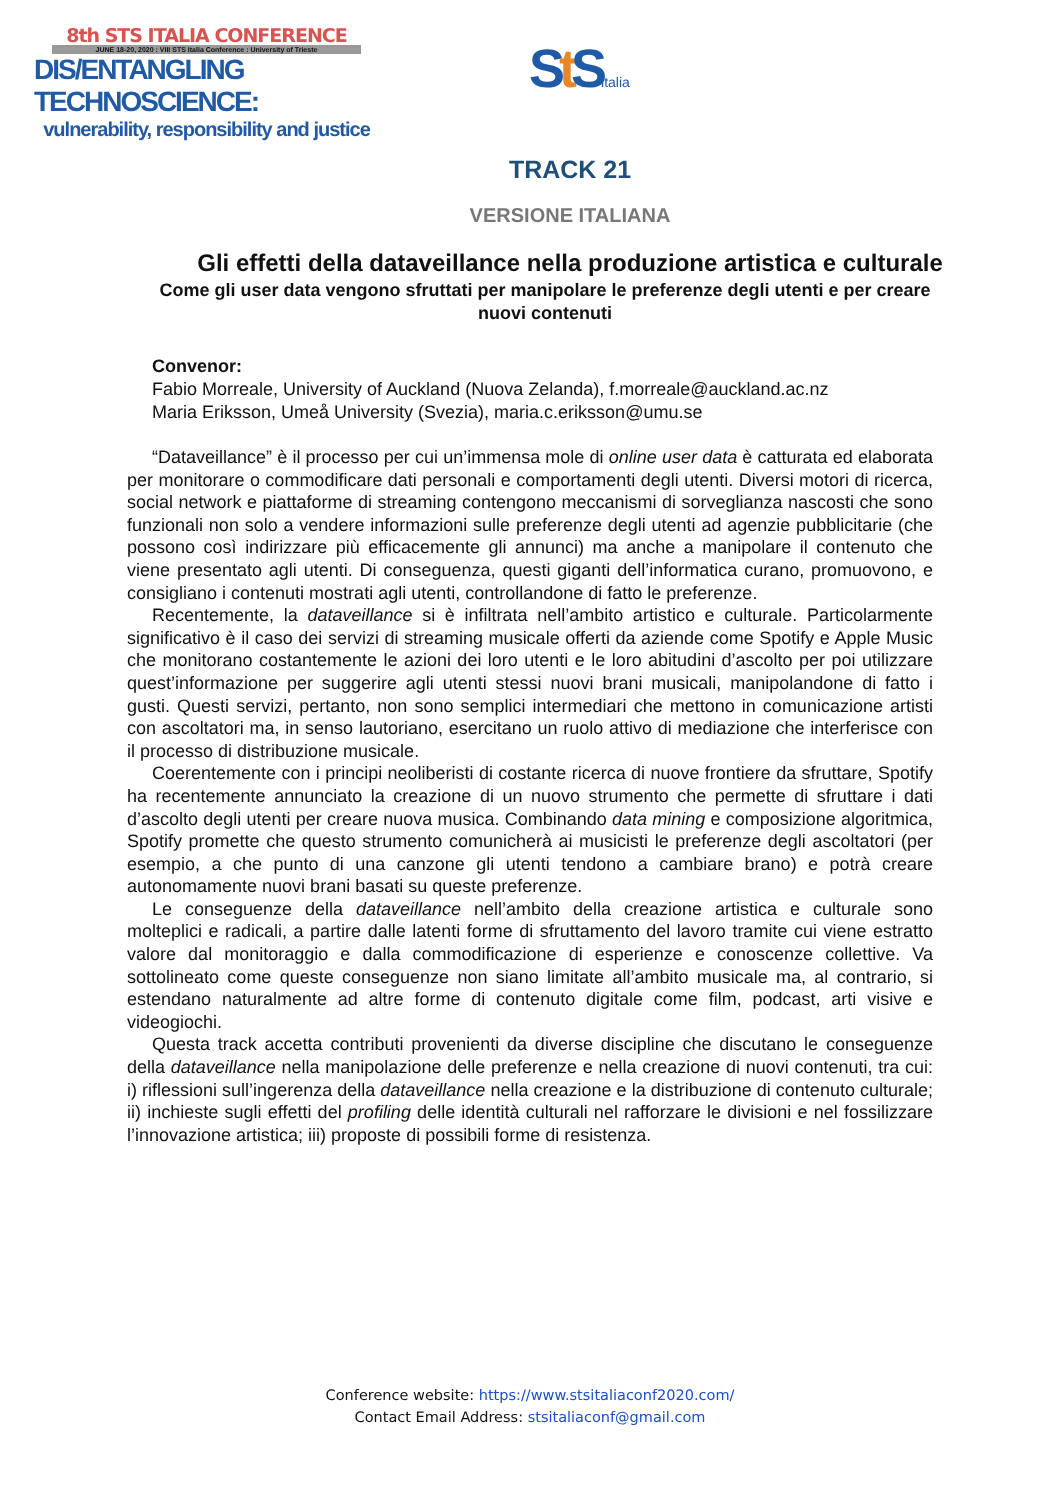8th STS ITALIA CONFERENCE
JUNE 18-20, 2020 : VIII STS Italia Conference : University of Trieste
DIS/ENTANGLING TECHNOSCIENCE:
vulnerability, responsibility and justice
St Sitalia
TRACK 21
VERSIONE ITALIANA
Gli effetti della dataveillance nella produzione artistica e culturale
Come gli user data vengono sfruttati per manipolare le preferenze degli utenti e per creare nuovi contenuti
Convenor:
Fabio Morreale, University of Auckland (Nuova Zelanda), f.morreale@auckland.ac.nz
Maria Eriksson, Umeå University (Svezia), maria.c.eriksson@umu.se
“Dataveillance” è il processo per cui un’immensa mole di online user data è catturata ed elaborata per monitorare o commodificare dati personali e comportamenti degli utenti. Diversi motori di ricerca, social network e piattaforme di streaming contengono meccanismi di sorveglianza nascosti che sono funzionali non solo a vendere informazioni sulle preferenze degli utenti ad agenzie pubblicitarie (che possono così indirizzare più efficacemente gli annunci) ma anche a manipolare il contenuto che viene presentato agli utenti. Di conseguenza, questi giganti dell’informatica curano, promuovono, e consigliano i contenuti mostrati agli utenti, controllandone di fatto le preferenze.
Recentemente, la dataveillance si è infiltrata nell’ambito artistico e culturale. Particolarmente significativo è il caso dei servizi di streaming musicale offerti da aziende come Spotify e Apple Music che monitorano costantemente le azioni dei loro utenti e le loro abitudini d’ascolto per poi utilizzare quest’informazione per suggerire agli utenti stessi nuovi brani musicali, manipolandone di fatto i gusti. Questi servizi, pertanto, non sono semplici intermediari che mettono in comunicazione artisti con ascoltatori ma, in senso lautoriano, esercitano un ruolo attivo di mediazione che interferisce con il processo di distribuzione musicale.
Coerentemente con i principi neoliberisti di costante ricerca di nuove frontiere da sfruttare, Spotify ha recentemente annunciato la creazione di un nuovo strumento che permette di sfruttare i dati d’ascolto degli utenti per creare nuova musica. Combinando data mining e composizione algoritmica, Spotify promette che questo strumento comunicherà ai musicisti le preferenze degli ascoltatori (per esempio, a che punto di una canzone gli utenti tendono a cambiare brano) e potrà creare autonomamente nuovi brani basati su queste preferenze.
Le conseguenze della dataveillance nell’ambito della creazione artistica e culturale sono molteplici e radicali, a partire dalle latenti forme di sfruttamento del lavoro tramite cui viene estratto valore dal monitoraggio e dalla commodificazione di esperienze e conoscenze collettive. Va sottolineato come queste conseguenze non siano limitate all’ambito musicale ma, al contrario, si estendano naturalmente ad altre forme di contenuto digitale come film, podcast, arti visive e videogiochi.
Questa track accetta contributi provenienti da diverse discipline che discutano le conseguenze della dataveillance nella manipolazione delle preferenze e nella creazione di nuovi contenuti, tra cui: i) riflessioni sull’ingerenza della dataveillance nella creazione e la distribuzione di contenuto culturale; ii) inchieste sugli effetti del profiling delle identità culturali nel rafforzare le divisioni e nel fossilizzare l’innovazione artistica; iii) proposte di possibili forme di resistenza.
Conference website: https://www.stsitaliaconf2020.com/
Contact Email Address: stsitaliaconf@gmail.com